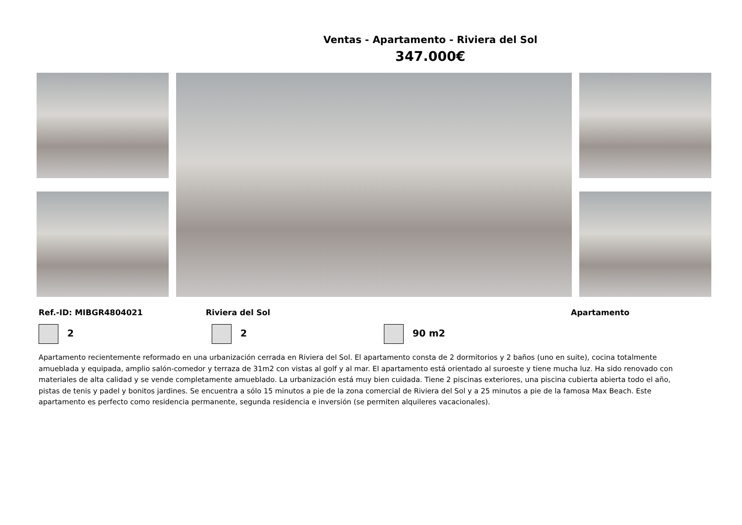Ventas - Apartamento - Riviera del Sol
347.000€
Ref.-ID: MIBGR4804021 Riviera del Sol Apartamento
2 2 90 m2
Apartamento recientemente reformado en una urbanización cerrada en Riviera del Sol. El apartamento consta de 2 dormitorios y 2 baños (uno en suite), cocina totalmente amueblada y equipada, amplio salón-comedor y terraza de 31m2 con vistas al golf y al mar. El apartamento está orientado al suroeste y tiene mucha luz. Ha sido renovado con materiales de alta calidad y se vende completamente amueblado. La urbanización está muy bien cuidada. Tiene 2 piscinas exteriores, una piscina cubierta abierta todo el año, pistas de tenis y padel y bonitos jardines. Se encuentra a sólo 15 minutos a pie de la zona comercial de Riviera del Sol y a 25 minutos a pie de la famosa Max Beach. Este apartamento es perfecto como residencia permanente, segunda residencia e inversión (se permiten alquileres vacacionales).